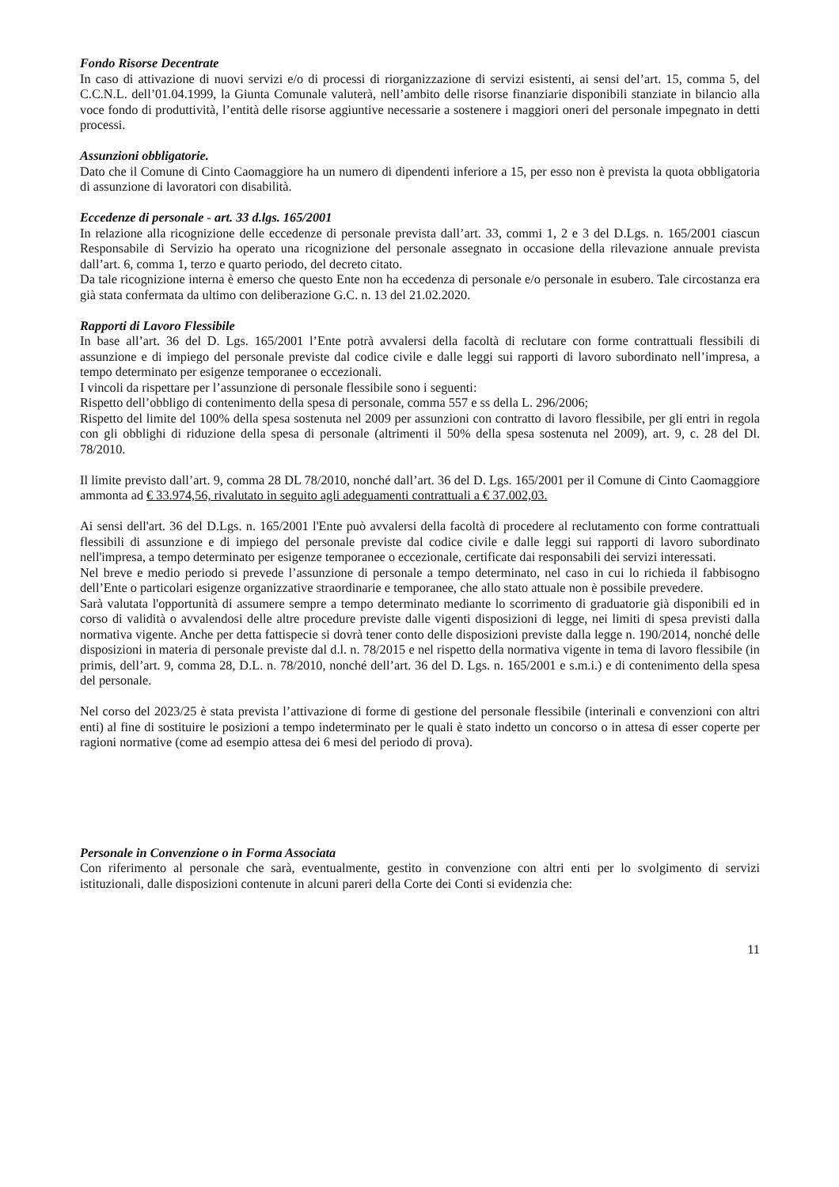Fondo Risorse Decentrate
In caso di attivazione di nuovi servizi e/o di processi di riorganizzazione di servizi esistenti, ai sensi del’art. 15, comma 5, del C.C.N.L. dell’01.04.1999, la Giunta Comunale valuterà, nell’ambito delle risorse finanziarie disponibili stanziate in bilancio alla voce fondo di produttività, l’entità delle risorse aggiuntive necessarie a sostenere i maggiori oneri del personale impegnato in detti processi.
Assunzioni obbligatorie.
Dato che il Comune di Cinto Caomaggiore ha un numero di dipendenti inferiore a 15, per esso non è prevista la quota obbligatoria di assunzione di lavoratori con disabilità.
Eccedenze di personale - art. 33 d.lgs. 165/2001
In relazione alla ricognizione delle eccedenze di personale prevista dall’art. 33, commi 1, 2 e 3 del D.Lgs. n. 165/2001 ciascun Responsabile di Servizio ha operato una ricognizione del personale assegnato in occasione della rilevazione annuale prevista dall’art. 6, comma 1, terzo e quarto periodo, del decreto citato.
Da tale ricognizione interna è emerso che questo Ente non ha eccedenza di personale e/o personale in esubero. Tale circostanza era già stata confermata da ultimo con deliberazione G.C. n. 13 del 21.02.2020.
Rapporti di Lavoro Flessibile
In base all’art. 36 del D. Lgs. 165/2001 l’Ente potrà avvalersi della facoltà di reclutare con forme contrattuali flessibili di assunzione e di impiego del personale previste dal codice civile e dalle leggi sui rapporti di lavoro subordinato nell’impresa, a tempo determinato per esigenze temporanee o eccezionali.
I vincoli da rispettare per l’assunzione di personale flessibile sono i seguenti:
Rispetto dell’obbligo di contenimento della spesa di personale, comma 557 e ss della L. 296/2006;
Rispetto del limite del 100% della spesa sostenuta nel 2009 per assunzioni con contratto di lavoro flessibile, per gli entri in regola con gli obblighi di riduzione della spesa di personale (altrimenti il 50% della spesa sostenuta nel 2009), art. 9, c. 28 del Dl. 78/2010.
Il limite previsto dall’art. 9, comma 28 DL 78/2010, nonché dall’art. 36 del D. Lgs. 165/2001 per il Comune di Cinto Caomaggiore ammonta ad € 33.974,56, rivalutato in seguito agli adeguamenti contrattuali a € 37.002,03.
Ai sensi dell'art. 36 del D.Lgs. n. 165/2001 l'Ente può avvalersi della facoltà di procedere al reclutamento con forme contrattuali flessibili di assunzione e di impiego del personale previste dal codice civile e dalle leggi sui rapporti di lavoro subordinato nell'impresa, a tempo determinato per esigenze temporanee o eccezionale, certificate dai responsabili dei servizi interessati.
Nel breve e medio periodo si prevede l’assunzione di personale a tempo determinato, nel caso in cui lo richieda il fabbisogno dell’Ente o particolari esigenze organizzative straordinarie e temporanee, che allo stato attuale non è possibile prevedere.
Sarà valutata l'opportunità di assumere sempre a tempo determinato mediante lo scorrimento di graduatorie già disponibili ed in corso di validità o avvalendosi delle altre procedure previste dalle vigenti disposizioni di legge, nei limiti di spesa previsti dalla normativa vigente. Anche per detta fattispecie si dovrà tener conto delle disposizioni previste dalla legge n. 190/2014, nonché delle disposizioni in materia di personale previste dal d.l. n. 78/2015 e nel rispetto della normativa vigente in tema di lavoro flessibile (in primis, dell’art. 9, comma 28, D.L. n. 78/2010, nonché dell’art. 36 del D. Lgs. n. 165/2001 e s.m.i.) e di contenimento della spesa del personale.
Nel corso del 2023/25 è stata prevista l’attivazione di forme di gestione del personale flessibile (interinali e convenzioni con altri enti) al fine di sostituire le posizioni a tempo indeterminato per le quali è stato indetto un concorso o in attesa di esser coperte per ragioni normative (come ad esempio attesa dei 6 mesi del periodo di prova).
Personale in Convenzione o in Forma Associata
Con riferimento al personale che sarà, eventualmente, gestito in convenzione con altri enti per lo svolgimento di servizi istituzionali, dalle disposizioni contenute in alcuni pareri della Corte dei Conti si evidenzia che:
11